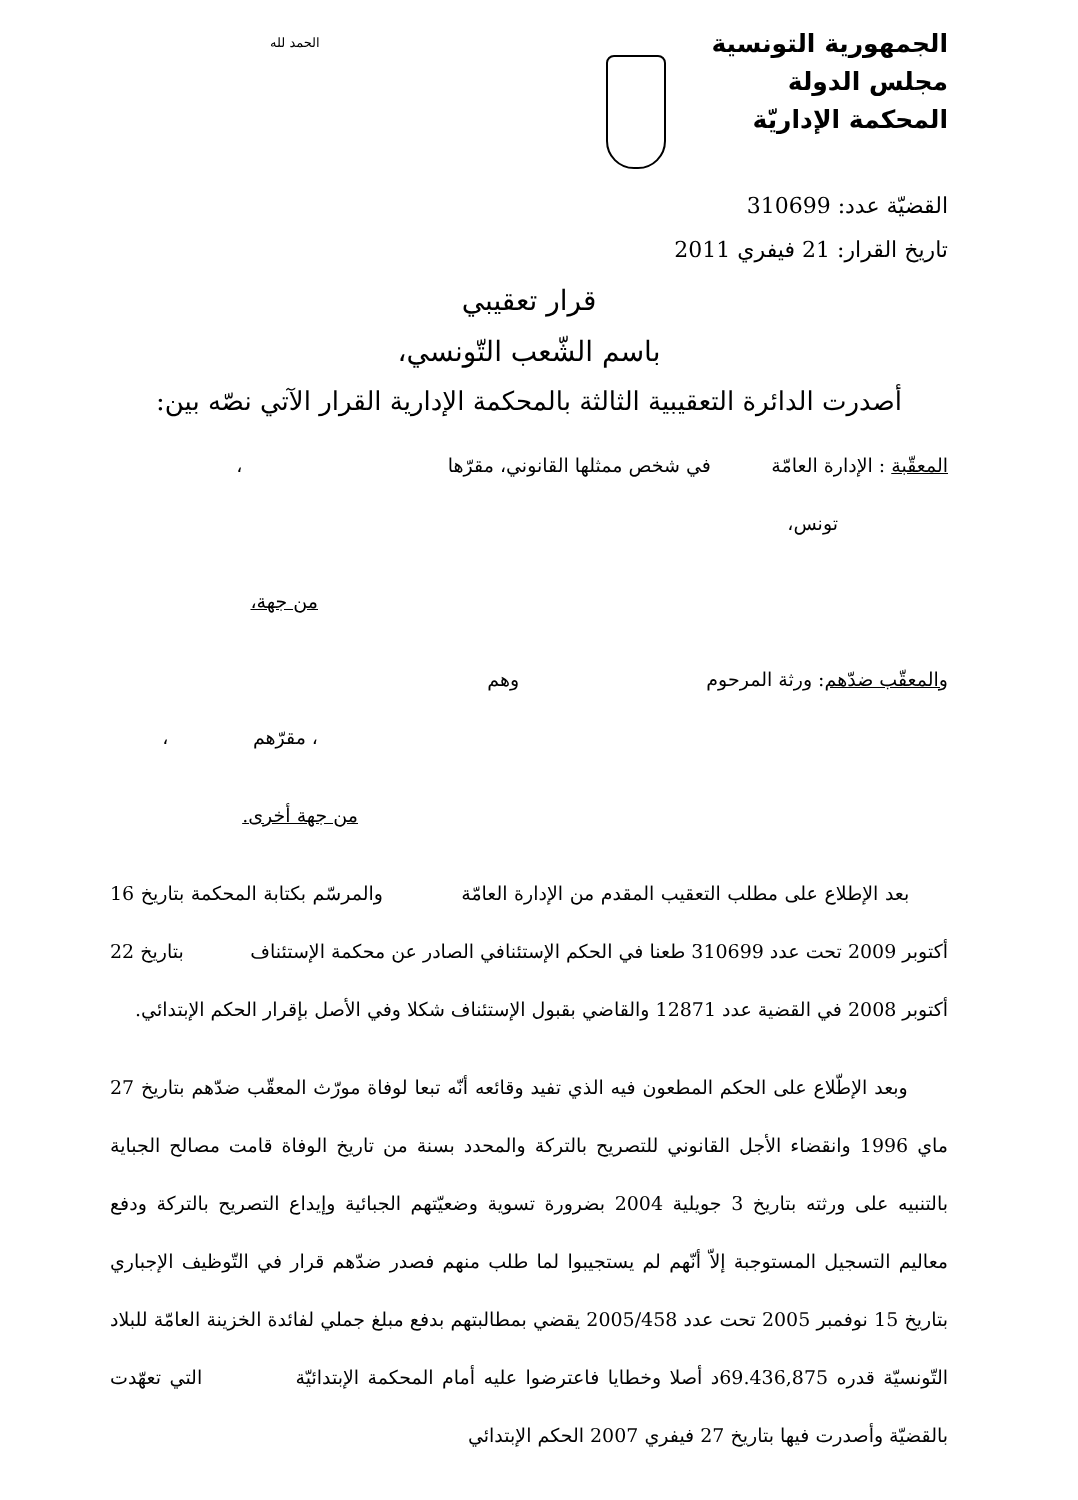الجمهورية التونسية
مجلس الدولة
المحكمة الإداريّة
الحمد لله
القضيّة عدد: 310699
تاريخ القرار: 21 فيفري 2011
قرار تعقيبي
باسم الشّعب التّونسي،
أصدرت الدائرة التعقيبية الثالثة بالمحكمة الإدارية القرار الآتي نصّه بين:
المعقّبة : الإدارة العامّة في شخص ممثلها القانوني، مقرّها ،
تونس،
من جهة،
والمعقّب ضدّهم: ورثة المرحوم وهم
، مقرّهم ،
من جهة أخرى.
بعد الإطلاع على مطلب التعقيب المقدم من الإدارة العامّة والمرسّم بكتابة المحكمة بتاريخ 16 أكتوبر 2009 تحت عدد 310699 طعنا في الحكم الإستئنافي الصادر عن محكمة الإستئناف بتاريخ 22 أكتوبر 2008 في القضية عدد 12871 والقاضي بقبول الإستئناف شكلا وفي الأصل بإقرار الحكم الإبتدائي.
وبعد الإطّلاع على الحكم المطعون فيه الذي تفيد وقائعه أنّه تبعا لوفاة مورّث المعقّب ضدّهم بتاريخ 27 ماي 1996 وانقضاء الأجل القانوني للتصريح بالتركة والمحدد بسنة من تاريخ الوفاة قامت مصالح الجباية بالتنبيه على ورثته بتاريخ 3 جويلية 2004 بضرورة تسوية وضعيّتهم الجبائية وإيداع التصريح بالتركة ودفع معاليم التسجيل المستوجبة إلاّ أنّهم لم يستجيبوا لما طلب منهم فصدر ضدّهم قرار في التّوظيف الإجباري بتاريخ 15 نوفمبر 2005 تحت عدد 2005/458 يقضي بمطالبتهم بدفع مبلغ جملي لفائدة الخزينة العامّة للبلاد التّونسيّة قدره 69.436,875د أصلا وخطايا فاعترضوا عليه أمام المحكمة الإبتدائيّة التي تعهّدت بالقضيّة وأصدرت فيها بتاريخ 27 فيفري 2007 الحكم الإبتدائي